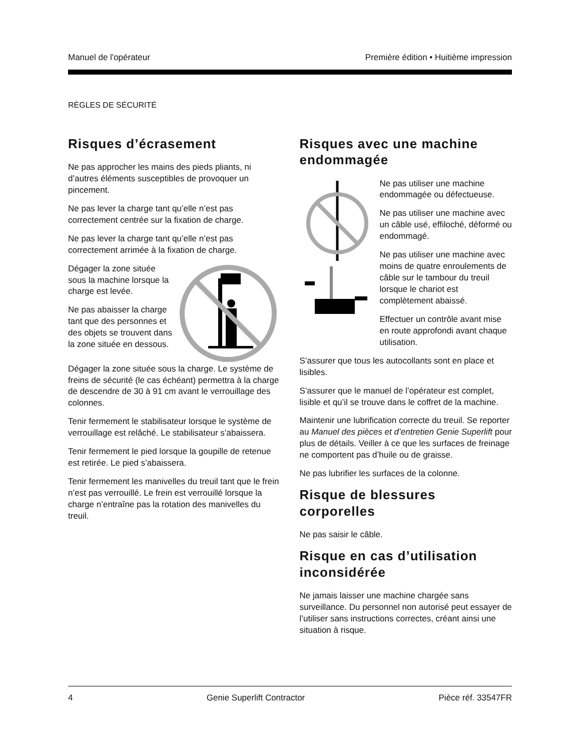Manuel de l'opérateur Première édition • Huitième impression
RÈGLES DE SÉCURITÉ
Risques d’écrasement
Ne pas approcher les mains des pieds pliants, ni d’autres éléments susceptibles de provoquer un pincement.
Ne pas lever la charge tant qu’elle n’est pas correctement centrée sur la fixation de charge.
Ne pas lever la charge tant qu’elle n’est pas correctement arrimée à la fixation de charge.
Dégager la zone située sous la machine lorsque la charge est levée.
Ne pas abaisser la charge tant que des personnes et des objets se trouvent dans la zone située en dessous.
Dégager la zone située sous la charge. Le système de freins de sécurité (le cas échéant) permettra à la charge de descendre de 30 à 91 cm avant le verrouillage des colonnes.
Tenir fermement le stabilisateur lorsque le système de verrouillage est relâché. Le stabilisateur s’abaissera.
Tenir fermement le pied lorsque la goupille de retenue est retirée. Le pied s’abaissera.
Tenir fermement les manivelles du treuil tant que le frein n’est pas verrouillé. Le frein est verrouillé lorsque la charge n’entraîne pas la rotation des manivelles du treuil.
Risques avec une machine endommagée
Ne pas utiliser une machine endommagée ou défectueuse.
Ne pas utiliser une machine avec un câble usé, effiloché, déformé ou endommagé.
Ne pas utiliser une machine avec moins de quatre enroulements de câble sur le tambour du treuil lorsque le chariot est complètement abaissé.
Effectuer un contrôle avant mise en route approfondi avant chaque utilisation.
S’assurer que tous les autocollants sont en place et lisibles.
S’assurer que le manuel de l’opérateur est complet, lisible et qu’il se trouve dans le coffret de la machine.
Maintenir une lubrification correcte du treuil. Se reporter au Manuel des pièces et d’entretien Genie Superlift pour plus de détails. Veiller à ce que les surfaces de freinage ne comportent pas d’huile ou de graisse.
Ne pas lubrifier les surfaces de la colonne.
Risque de blessures corporelles
Ne pas saisir le câble.
Risque en cas d’utilisation inconsidérée
Ne jamais laisser une machine chargée sans surveillance. Du personnel non autorisé peut essayer de l’utiliser sans instructions correctes, créant ainsi une situation à risque.
4 Genie Superlift Contractor Pièce réf. 33547FR